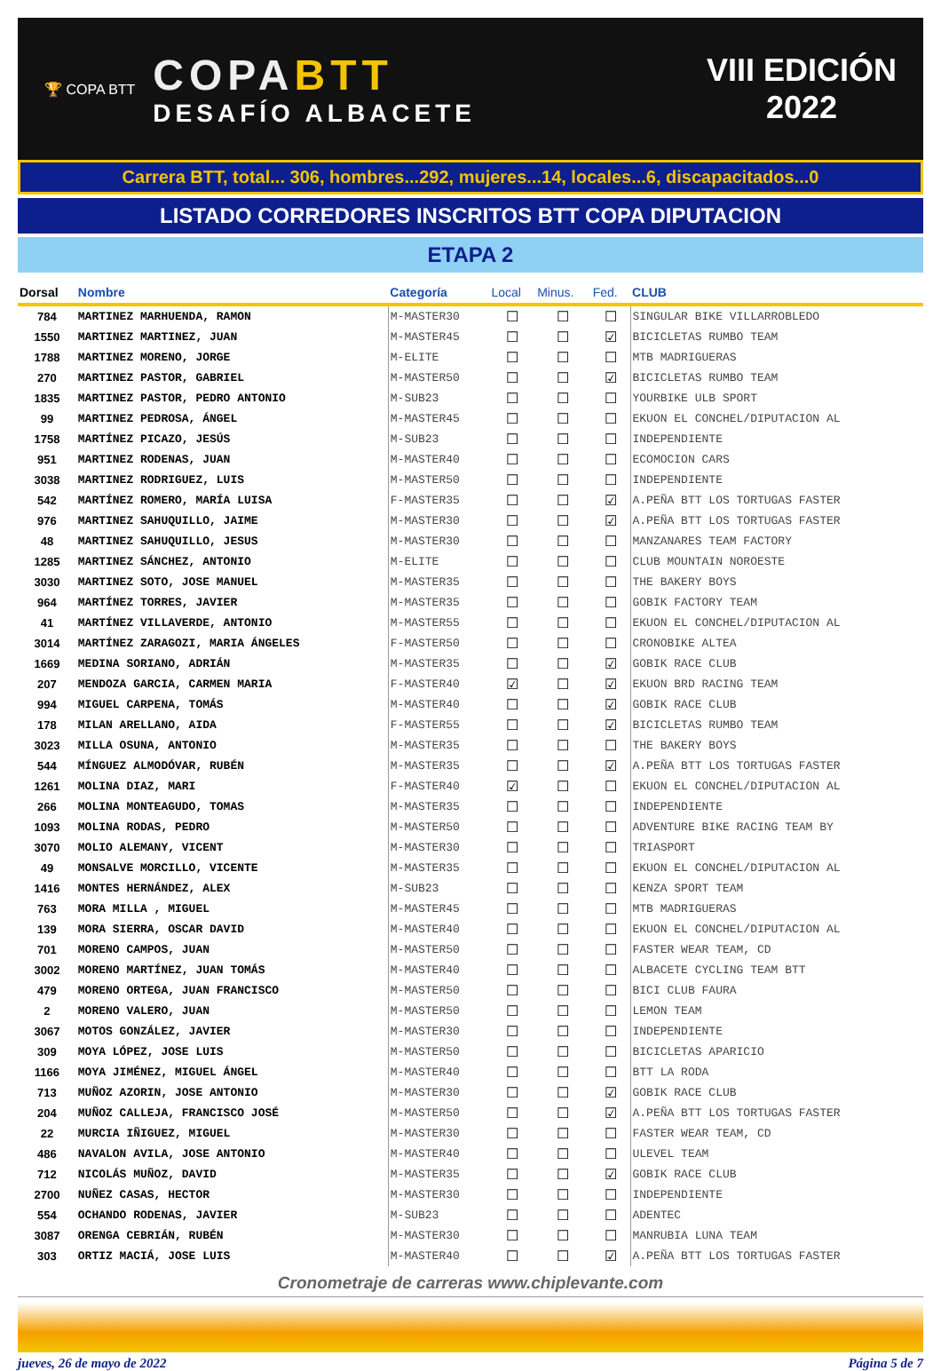🏆 COPA BTT
COPABTT
DESAFÍO ALBACETE
VIII EDICIÓN
2022
Carrera BTT, total... 306, hombres...292, mujeres...14, locales...6, discapacitados...0
LISTADO CORREDORES INSCRITOS BTT COPA DIPUTACION
ETAPA 2
| Dorsal | Nombre | Categoría | Local | Minus. | Fed. | CLUB |
| --- | --- | --- | --- | --- | --- | --- |
| 784 | MARTINEZ MARHUENDA, RAMON | M-MASTER30 | ☐ | ☐ | ☐ | SINGULAR BIKE VILLARROBLEDO |
| 1550 | MARTINEZ MARTINEZ, JUAN | M-MASTER45 | ☐ | ☐ | ☑ | BICICLETAS RUMBO TEAM |
| 1788 | MARTINEZ MORENO, JORGE | M-ELITE | ☐ | ☐ | ☐ | MTB MADRIGUERAS |
| 270 | MARTINEZ PASTOR, GABRIEL | M-MASTER50 | ☐ | ☐ | ☑ | BICICLETAS RUMBO TEAM |
| 1835 | MARTINEZ PASTOR, PEDRO ANTONIO | M-SUB23 | ☐ | ☐ | ☐ | YOURBIKE ULB SPORT |
| 99 | MARTINEZ PEDROSA, ÁNGEL | M-MASTER45 | ☐ | ☐ | ☐ | EKUON EL CONCHEL/DIPUTACION AL |
| 1758 | MARTÍNEZ PICAZO, JESÚS | M-SUB23 | ☐ | ☐ | ☐ | INDEPENDIENTE |
| 951 | MARTINEZ RODENAS, JUAN | M-MASTER40 | ☐ | ☐ | ☐ | ECOMOCION CARS |
| 3038 | MARTINEZ RODRIGUEZ, LUIS | M-MASTER50 | ☐ | ☐ | ☐ | INDEPENDIENTE |
| 542 | MARTÍNEZ ROMERO, MARÍA LUISA | F-MASTER35 | ☐ | ☐ | ☑ | A.PEÑA BTT LOS TORTUGAS FASTER |
| 976 | MARTINEZ SAHUQUILLO, JAIME | M-MASTER30 | ☐ | ☐ | ☑ | A.PEÑA BTT LOS TORTUGAS FASTER |
| 48 | MARTINEZ SAHUQUILLO, JESUS | M-MASTER30 | ☐ | ☐ | ☐ | MANZANARES TEAM FACTORY |
| 1285 | MARTINEZ SÁNCHEZ, ANTONIO | M-ELITE | ☐ | ☐ | ☐ | CLUB MOUNTAIN NOROESTE |
| 3030 | MARTINEZ SOTO, JOSE MANUEL | M-MASTER35 | ☐ | ☐ | ☐ | THE BAKERY BOYS |
| 964 | MARTÍNEZ TORRES, JAVIER | M-MASTER35 | ☐ | ☐ | ☐ | GOBIK FACTORY TEAM |
| 41 | MARTÍNEZ VILLAVERDE, ANTONIO | M-MASTER55 | ☐ | ☐ | ☐ | EKUON EL CONCHEL/DIPUTACION AL |
| 3014 | MARTÍNEZ ZARAGOZI, MARIA ÁNGELES | F-MASTER50 | ☐ | ☐ | ☐ | CRONOBIKE ALTEA |
| 1669 | MEDINA SORIANO, ADRIÁN | M-MASTER35 | ☐ | ☐ | ☑ | GOBIK RACE CLUB |
| 207 | MENDOZA GARCIA, CARMEN MARIA | F-MASTER40 | ☑ | ☐ | ☑ | EKUON BRD RACING TEAM |
| 994 | MIGUEL CARPENA, TOMÁS | M-MASTER40 | ☐ | ☐ | ☑ | GOBIK RACE CLUB |
| 178 | MILAN ARELLANO, AIDA | F-MASTER55 | ☐ | ☐ | ☑ | BICICLETAS RUMBO TEAM |
| 3023 | MILLA OSUNA, ANTONIO | M-MASTER35 | ☐ | ☐ | ☐ | THE BAKERY BOYS |
| 544 | MÍNGUEZ ALMODÓVAR, RUBÉN | M-MASTER35 | ☐ | ☐ | ☑ | A.PEÑA BTT LOS TORTUGAS FASTER |
| 1261 | MOLINA DIAZ, MARI | F-MASTER40 | ☑ | ☐ | ☐ | EKUON EL CONCHEL/DIPUTACION AL |
| 266 | MOLINA MONTEAGUDO, TOMAS | M-MASTER35 | ☐ | ☐ | ☐ | INDEPENDIENTE |
| 1093 | MOLINA RODAS, PEDRO | M-MASTER50 | ☐ | ☐ | ☐ | ADVENTURE BIKE RACING TEAM BY |
| 3070 | MOLIO ALEMANY, VICENT | M-MASTER30 | ☐ | ☐ | ☐ | TRIASPORT |
| 49 | MONSALVE MORCILLO, VICENTE | M-MASTER35 | ☐ | ☐ | ☐ | EKUON EL CONCHEL/DIPUTACION AL |
| 1416 | MONTES HERNÁNDEZ, ALEX | M-SUB23 | ☐ | ☐ | ☐ | KENZA SPORT TEAM |
| 763 | MORA MILLA , MIGUEL | M-MASTER45 | ☐ | ☐ | ☐ | MTB MADRIGUERAS |
| 139 | MORA SIERRA, OSCAR DAVID | M-MASTER40 | ☐ | ☐ | ☐ | EKUON EL CONCHEL/DIPUTACION AL |
| 701 | MORENO CAMPOS, JUAN | M-MASTER50 | ☐ | ☐ | ☐ | FASTER WEAR TEAM, CD |
| 3002 | MORENO MARTÍNEZ, JUAN TOMÁS | M-MASTER40 | ☐ | ☐ | ☐ | ALBACETE CYCLING TEAM BTT |
| 479 | MORENO ORTEGA, JUAN FRANCISCO | M-MASTER50 | ☐ | ☐ | ☐ | BICI CLUB FAURA |
| 2 | MORENO VALERO, JUAN | M-MASTER50 | ☐ | ☐ | ☐ | LEMON TEAM |
| 3067 | MOTOS GONZÁLEZ, JAVIER | M-MASTER30 | ☐ | ☐ | ☐ | INDEPENDIENTE |
| 309 | MOYA LÓPEZ, JOSE LUIS | M-MASTER50 | ☐ | ☐ | ☐ | BICICLETAS APARICIO |
| 1166 | MOYA JIMÉNEZ, MIGUEL ÁNGEL | M-MASTER40 | ☐ | ☐ | ☐ | BTT LA RODA |
| 713 | MUÑOZ AZORIN, JOSE ANTONIO | M-MASTER30 | ☐ | ☐ | ☑ | GOBIK RACE CLUB |
| 204 | MUÑOZ CALLEJA, FRANCISCO JOSÉ | M-MASTER50 | ☐ | ☐ | ☑ | A.PEÑA BTT LOS TORTUGAS FASTER |
| 22 | MURCIA IÑIGUEZ, MIGUEL | M-MASTER30 | ☐ | ☐ | ☐ | FASTER WEAR TEAM, CD |
| 486 | NAVALON AVILA, JOSE ANTONIO | M-MASTER40 | ☐ | ☐ | ☐ | ULEVEL TEAM |
| 712 | NICOLÁS MUÑOZ, DAVID | M-MASTER35 | ☐ | ☐ | ☑ | GOBIK RACE CLUB |
| 2700 | NUÑEZ CASAS, HECTOR | M-MASTER30 | ☐ | ☐ | ☐ | INDEPENDIENTE |
| 554 | OCHANDO RODENAS, JAVIER | M-SUB23 | ☐ | ☐ | ☐ | ADENTEC |
| 3087 | ORENGA CEBRIÁN, RUBÉN | M-MASTER30 | ☐ | ☐ | ☐ | MANRUBIA LUNA TEAM |
| 303 | ORTIZ MACIÁ, JOSE LUIS | M-MASTER40 | ☐ | ☐ | ☑ | A.PEÑA BTT LOS TORTUGAS FASTER |
Cronometraje de carreras www.chiplevante.com
jueves, 26 de mayo de 2022 Página 5 de 7